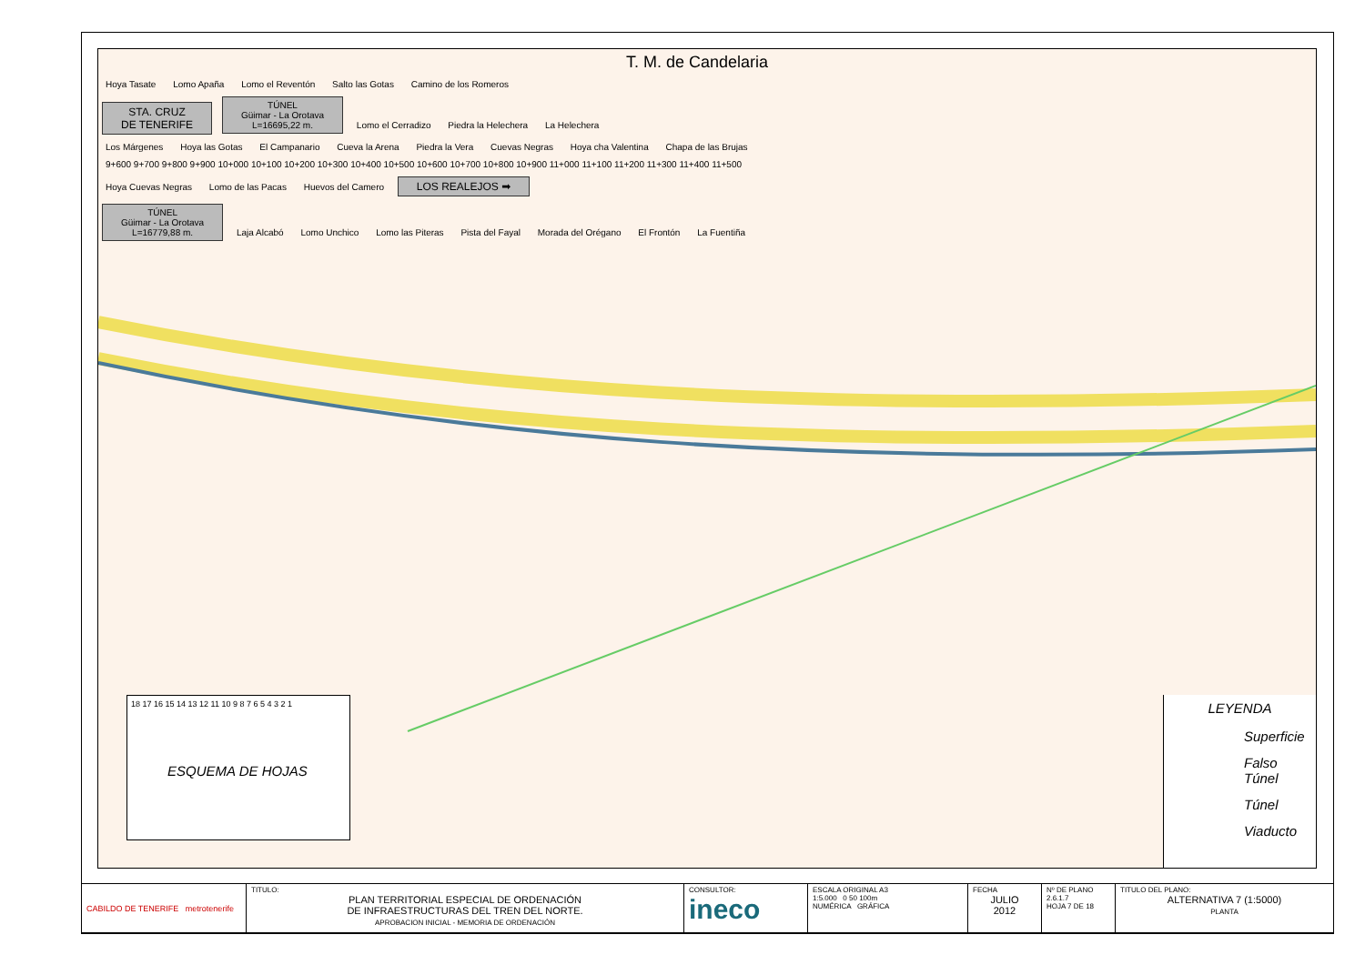T. M. de Candelaria
Hoya Tasate Lomo Apaña Lomo el Reventón Salto las Gotas Camino de los Romeros
STA. CRUZ
DE TENERIFE TÚNEL
Güimar - La Orotava
L=16695,22 m. Lomo el Cerradizo Piedra la Helechera La Helechera
Los Márgenes Hoya las Gotas El Campanario Cueva la Arena Piedra la Vera Cuevas Negras Hoya cha Valentina Chapa de las Brujas
9+600 9+700 9+800 9+900 10+000 10+100 10+200 10+300 10+400 10+500 10+600 10+700 10+800 10+900 11+000 11+100 11+200 11+300 11+400 11+500
Hoya Cuevas Negras Lomo de las Pacas Huevos del Camero LOS REALEJOS ➡
TÚNEL
Güimar - La Orotava
L=16779,88 m. Laja Alcabó Lomo Unchico Lomo las Piteras Pista del Fayal Morada del Orégano El Frontón La Fuentiña
18 17 16 15 14 13 12 11 10 9 8 7 6 5 4 3 2 1
ESQUEMA DE HOJAS
LEYENDA
Superficie
Falso Túnel
Túnel
Viaducto
| CABILDO DE TENERIFE metrotenerife | TITULO: PLAN TERRITORIAL ESPECIAL DE ORDENACIÓN DE INFRAESTRUCTURAS DEL TREN DEL NORTE. APROBACION INICIAL - MEMORIA DE ORDENACIÓN | CONSULTOR: ineco | ESCALA ORIGINAL A3 1:5.000 0 50 100m NUMÉRICA GRÁFICA | FECHA JULIO 2012 | Nº DE PLANO 2.6.1.7 HOJA 7 DE 18 | TITULO DEL PLANO: ALTERNATIVA 7 (1:5000) PLANTA |